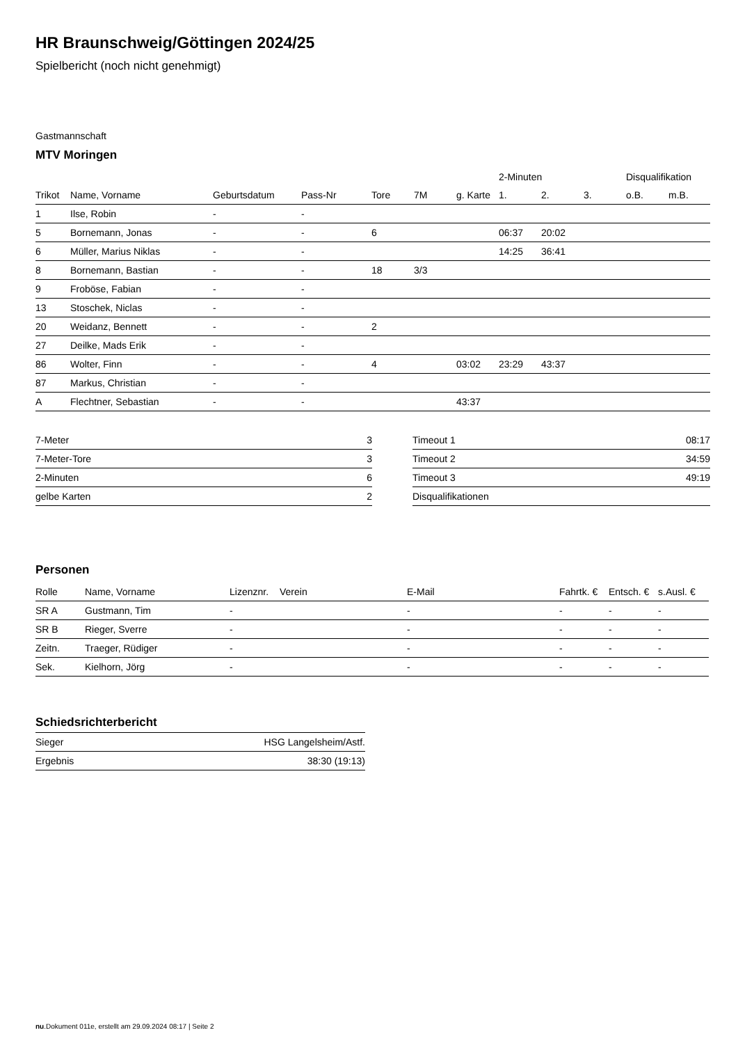HR Braunschweig/Göttingen 2024/25
Spielbericht (noch nicht genehmigt)
Gastmannschaft
MTV Moringen
| | | | | | | | 2-Minuten | | | Disqualifikation | |
| --- | --- | --- | --- | --- | --- | --- | --- | --- | --- | --- | --- |
| Trikot | Name, Vorname | Geburtsdatum | Pass-Nr | Tore | 7M | g. Karte | 1. | 2. | 3. | o.B. | m.B. |
| 1 | Ilse, Robin | - | - | | | | | | | | |
| 5 | Bornemann, Jonas | - | - | 6 | | | 06:37 | 20:02 | | | |
| 6 | Müller, Marius Niklas | - | - | | | | 14:25 | 36:41 | | | |
| 8 | Bornemann, Bastian | - | - | 18 | 3/3 | | | | | | |
| 9 | Froböse, Fabian | - | - | | | | | | | | |
| 13 | Stoschek, Niclas | - | - | | | | | | | | |
| 20 | Weidanz, Bennett | - | - | 2 | | | | | | | |
| 27 | Deilke, Mads Erik | - | - | | | | | | | | |
| 86 | Wolter, Finn | - | - | 4 | | 03:02 | 23:29 | 43:37 | | | |
| 87 | Markus, Christian | - | - | | | | | | | | |
| A | Flechtner, Sebastian | - | - | | | 43:37 | | | | | |
| 7-Meter | 3 |
| 7-Meter-Tore | 3 |
| 2-Minuten | 6 |
| gelbe Karten | 2 |
| Timeout 1 | 08:17 |
| Timeout 2 | 34:59 |
| Timeout 3 | 49:19 |
| Disqualifikationen | |
Personen
| Rolle | Name, Vorname | Lizenznr. | Verein | E-Mail | Fahrtk. € | Entsch. € | s.Ausl. € |
| --- | --- | --- | --- | --- | --- | --- | --- |
| SR A | Gustmann, Tim | - | | - | - | - | - |
| SR B | Rieger, Sverre | - | | - | - | - | - |
| Zeitn. | Traeger, Rüdiger | - | | - | - | - | - |
| Sek. | Kielhorn, Jörg | - | | - | - | - | - |
Schiedsrichterbericht
| Sieger | HSG Langelsheim/Astf. |
| Ergebnis | 38:30 (19:13) |
nu.Dokument 011e, erstellt am 29.09.2024 08:17 | Seite 2